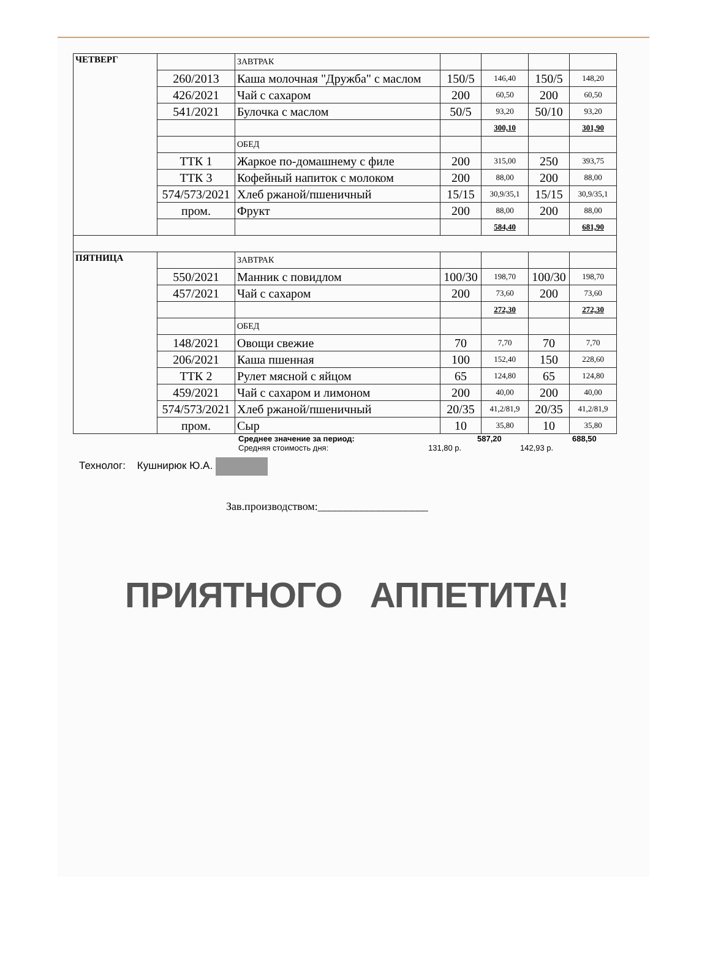| ЧЕТВЕРГ | | ЗАВТРАК | | | | |
| | 260/2013 | Каша молочная "Дружба" с маслом | 150/5 | 146,40 | 150/5 | 148,20 |
| | 426/2021 | Чай с сахаром | 200 | 60,50 | 200 | 60,50 |
| | 541/2021 | Булочка с маслом | 50/5 | 93,20 | 50/10 | 93,20 |
| | | | | 300,10 | | 301,90 |
| | | ОБЕД | | | | |
| | ТТК 1 | Жаркое по-домашнему с филе | 200 | 315,00 | 250 | 393,75 |
| | ТТК 3 | Кофейный напиток с молоком | 200 | 88,00 | 200 | 88,00 |
| | 574/573/2021 | Хлеб ржаной/пшеничный | 15/15 | 30,9/35,1 | 15/15 | 30,9/35,1 |
| | пром. | Фрукт | 200 | 88,00 | 200 | 88,00 |
| | | | | 584,40 | | 681,90 |
| ПЯТНИЦА | | ЗАВТРАК | | | | |
| | 550/2021 | Манник с повидлом | 100/30 | 198,70 | 100/30 | 198,70 |
| | 457/2021 | Чай с сахаром | 200 | 73,60 | 200 | 73,60 |
| | | | | 272,30 | | 272,30 |
| | | ОБЕД | | | | |
| | 148/2021 | Овощи свежие | 70 | 7,70 | 70 | 7,70 |
| | 206/2021 | Каша пшенная | 100 | 152,40 | 150 | 228,60 |
| | ТТК 2 | Рулет мясной с яйцом | 65 | 124,80 | 65 | 124,80 |
| | 459/2021 | Чай с сахаром и лимоном | 200 | 40,00 | 200 | 40,00 |
| | 574/573/2021 | Хлеб ржаной/пшеничный | 20/35 | 41,2/81,9 | 20/35 | 41,2/81,9 |
| | пром. | Сыр | 10 | 35,80 | 10 | 35,80 |
Среднее значение за период: 587,20 688,50
Средняя стоимость дня: 131,80 р. 142,93 р.
Технолог: Кушнирюк Ю.А.
Зав.производством:____________________
ПРИЯТНОГО АППЕТИТА!